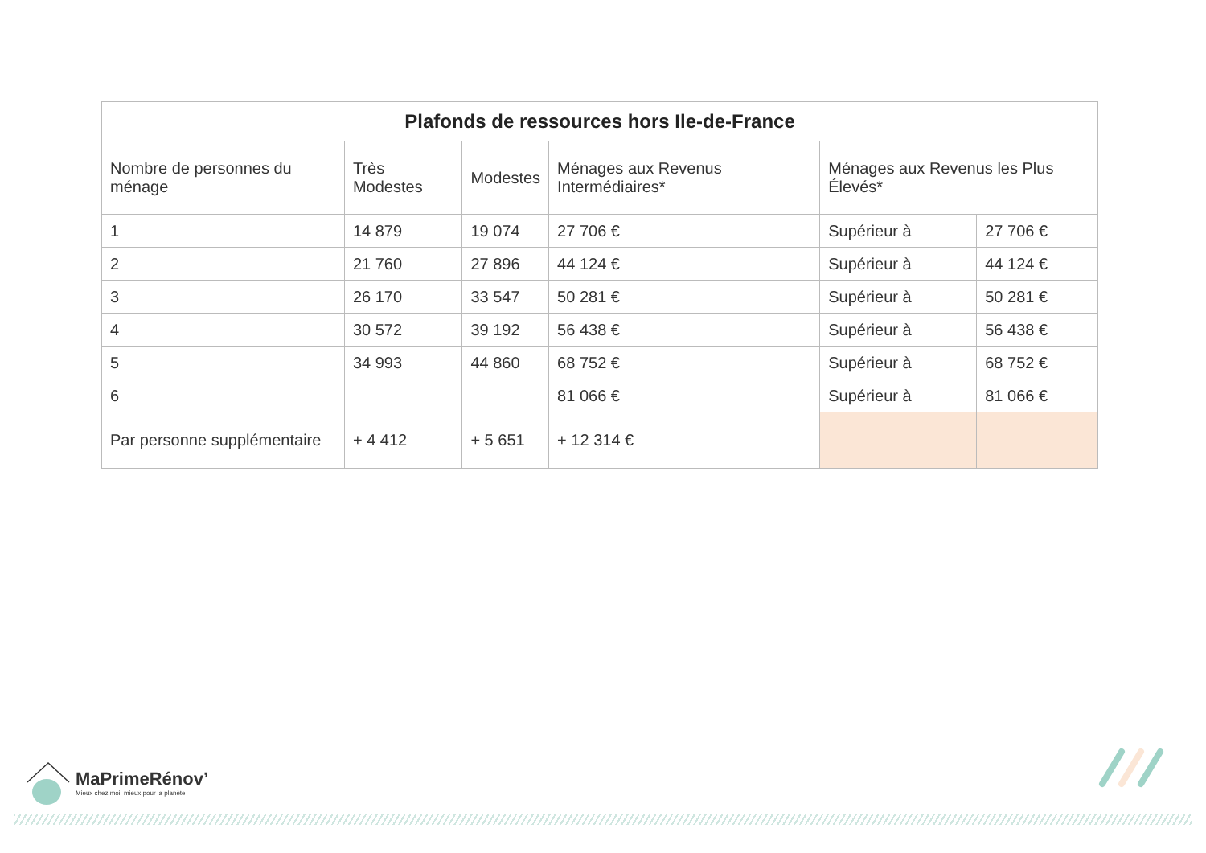| Plafonds de ressources hors Ile-de-France | | | | | |
| --- | --- | --- | --- | --- | --- |
| Nombre de personnes du ménage | Très Modestes | Modestes | Ménages aux Revenus Intermédiaires* | Ménages aux Revenus les Plus Élevés* | |
| 1 | 14 879 | 19 074 | 27 706 € | Supérieur à | 27 706 € |
| 2 | 21 760 | 27 896 | 44 124 € | Supérieur à | 44 124 € |
| 3 | 26 170 | 33 547 | 50 281 € | Supérieur à | 50 281 € |
| 4 | 30 572 | 39 192 | 56 438 € | Supérieur à | 56 438 € |
| 5 | 34 993 | 44 860 | 68 752 € | Supérieur à | 68 752 € |
| 6 | | | 81 066 € | Supérieur à | 81 066 € |
| Par personne supplémentaire | + 4 412 | + 5 651 | + 12 314 € | | |
MaPrimeRénov’
Mieux chez moi, mieux pour la planète